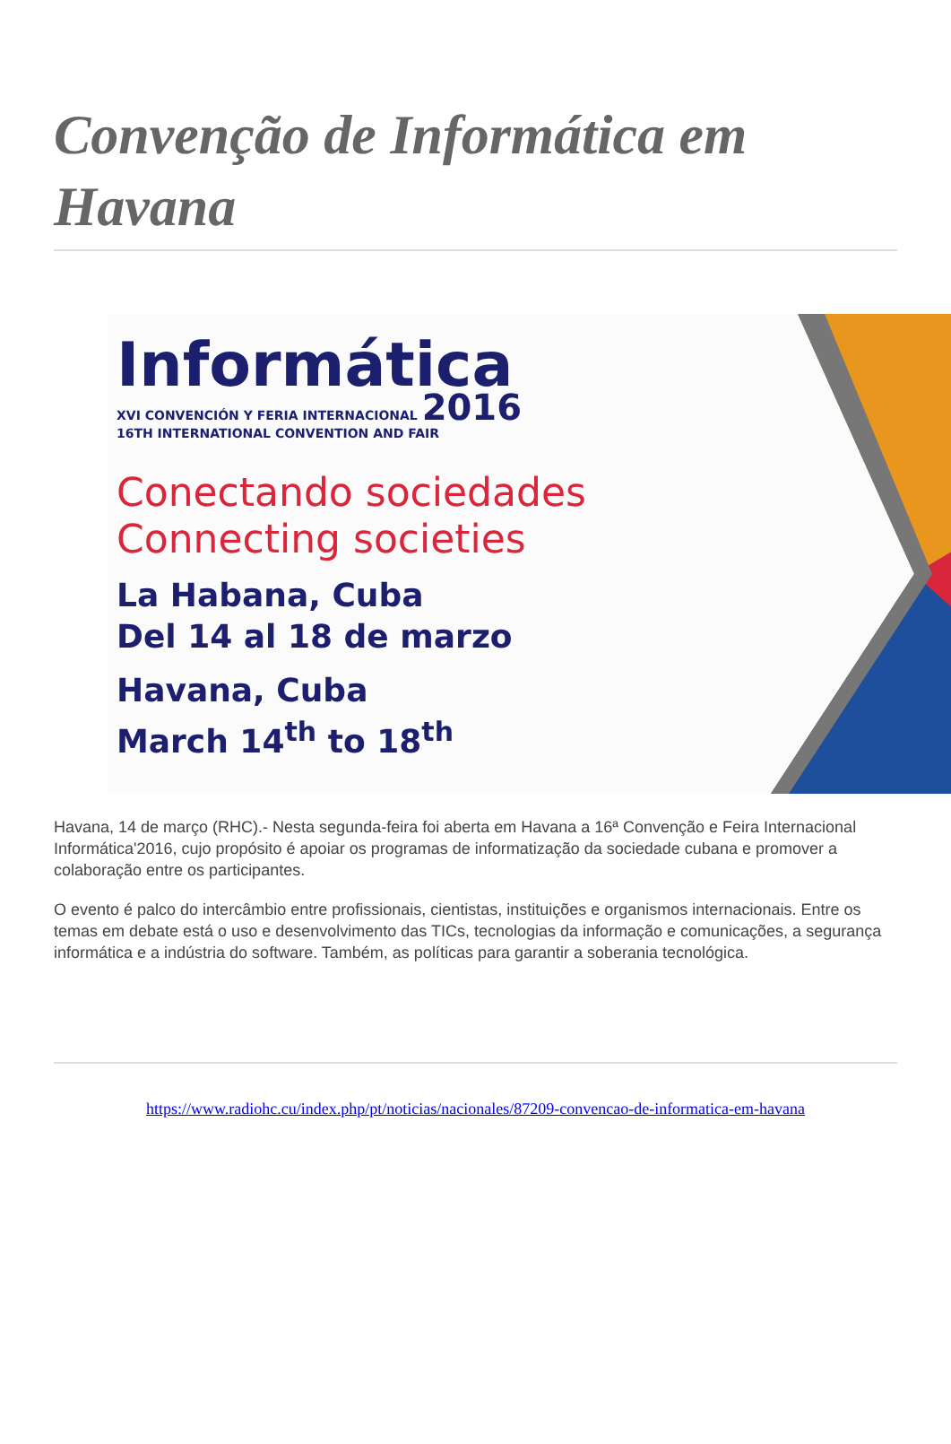Convenção de Informática em Havana
Informática
XVI CONVENCIÓN Y FERIA INTERNACIONAL 2016
16TH INTERNATIONAL CONVENTION AND FAIR
Conectando sociedades
Connecting societies
La Habana, Cuba
Del 14 al 18 de marzo
Havana, Cuba
March 14<sup>th</sup> to 18<sup>th</sup>
Havana, 14 de março (RHC).- Nesta segunda-feira foi aberta em Havana a 16ª Convenção e Feira Internacional Informática'2016, cujo propósito é apoiar os programas de informatização da sociedade cubana e promover a colaboração entre os participantes.
O evento é palco do intercâmbio entre profissionais, cientistas, instituições e organismos internacionais. Entre os temas em debate está o uso e desenvolvimento das TICs, tecnologias da informação e comunicações, a segurança informática e a indústria do software. Também, as políticas para garantir a soberania tecnológica.
https://www.radiohc.cu/index.php/pt/noticias/nacionales/87209-convencao-de-informatica-em-havana